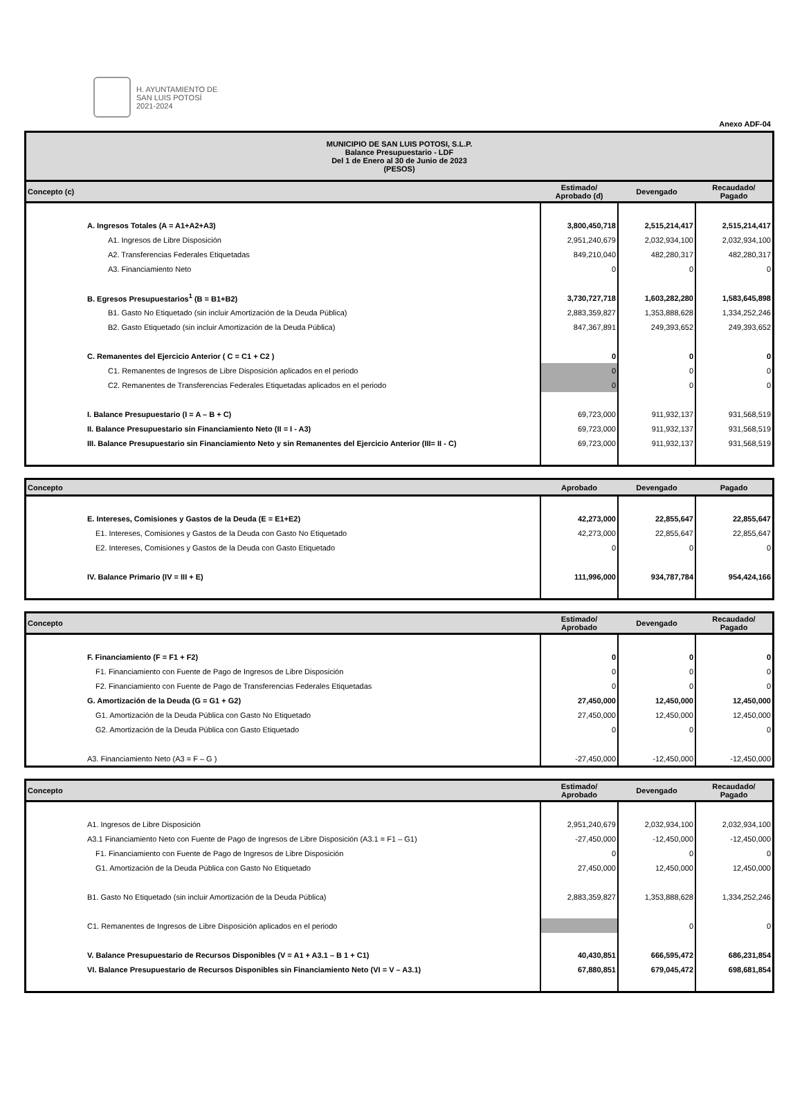H. AYUNTAMIENTO DE
SAN LUIS POTOSÍ
2021-2024
Anexo ADF-04
| MUNICIPIO DE SAN LUIS POTOSI, S.L.P. Balance Presupuestario - LDF Del 1 de Enero al 30 de Junio de 2023 (PESOS) | | | |
| --- | --- | --- | --- |
| Concepto (c) | Estimado/ Aprobado (d) | Devengado | Recaudado/ Pagado |
| A. Ingresos Totales (A = A1+A2+A3) | 3,800,450,718 | 2,515,214,417 | 2,515,214,417 |
| A1. Ingresos de Libre Disposición | 2,951,240,679 | 2,032,934,100 | 2,032,934,100 |
| A2. Transferencias Federales Etiquetadas | 849,210,040 | 482,280,317 | 482,280,317 |
| A3. Financiamiento Neto | 0 | 0 | 0 |
| B. Egresos Presupuestarios<sup>1</sup> (B = B1+B2) | 3,730,727,718 | 1,603,282,280 | 1,583,645,898 |
| B1. Gasto No Etiquetado (sin incluir Amortización de la Deuda Pública) | 2,883,359,827 | 1,353,888,628 | 1,334,252,246 |
| B2. Gasto Etiquetado (sin incluir Amortización de la Deuda Pública) | 847,367,891 | 249,393,652 | 249,393,652 |
| C. Remanentes del Ejercicio Anterior ( C = C1 + C2 ) | 0 | 0 | 0 |
| C1. Remanentes de Ingresos de Libre Disposición aplicados en el periodo | 0 | 0 | 0 |
| C2. Remanentes de Transferencias Federales Etiquetadas aplicados en el periodo | 0 | 0 | 0 |
| I. Balance Presupuestario (I = A – B + C) | 69,723,000 | 911,932,137 | 931,568,519 |
| II. Balance Presupuestario sin Financiamiento Neto (II = I - A3) | 69,723,000 | 911,932,137 | 931,568,519 |
| III. Balance Presupuestario sin Financiamiento Neto y sin Remanentes del Ejercicio Anterior (III= II - C) | 69,723,000 | 911,932,137 | 931,568,519 |
| Concepto | Aprobado | Devengado | Pagado |
| --- | --- | --- | --- |
| E. Intereses, Comisiones y Gastos de la Deuda (E = E1+E2) | 42,273,000 | 22,855,647 | 22,855,647 |
| E1. Intereses, Comisiones y Gastos de la Deuda con Gasto No Etiquetado | 42,273,000 | 22,855,647 | 22,855,647 |
| E2. Intereses, Comisiones y Gastos de la Deuda con Gasto Etiquetado | 0 | 0 | 0 |
| IV. Balance Primario (IV = III + E) | 111,996,000 | 934,787,784 | 954,424,166 |
| Concepto | Estimado/ Aprobado | Devengado | Recaudado/ Pagado |
| --- | --- | --- | --- |
| F. Financiamiento (F = F1 + F2) | 0 | 0 | 0 |
| F1. Financiamiento con Fuente de Pago de Ingresos de Libre Disposición | 0 | 0 | 0 |
| F2. Financiamiento con Fuente de Pago de Transferencias Federales Etiquetadas | 0 | 0 | 0 |
| G. Amortización de la Deuda (G = G1 + G2) | 27,450,000 | 12,450,000 | 12,450,000 |
| G1. Amortización de la Deuda Pública con Gasto No Etiquetado | 27,450,000 | 12,450,000 | 12,450,000 |
| G2. Amortización de la Deuda Pública con Gasto Etiquetado | 0 | 0 | 0 |
| A3. Financiamiento Neto (A3 = F – G ) | -27,450,000 | -12,450,000 | -12,450,000 |
| Concepto | Estimado/ Aprobado | Devengado | Recaudado/ Pagado |
| --- | --- | --- | --- |
| A1. Ingresos de Libre Disposición | 2,951,240,679 | 2,032,934,100 | 2,032,934,100 |
| A3.1 Financiamiento Neto con Fuente de Pago de Ingresos de Libre Disposición (A3.1 = F1 – G1) | -27,450,000 | -12,450,000 | -12,450,000 |
| F1. Financiamiento con Fuente de Pago de Ingresos de Libre Disposición | 0 | 0 | 0 |
| G1. Amortización de la Deuda Pública con Gasto No Etiquetado | 27,450,000 | 12,450,000 | 12,450,000 |
| B1. Gasto No Etiquetado (sin incluir Amortización de la Deuda Pública) | 2,883,359,827 | 1,353,888,628 | 1,334,252,246 |
| C1. Remanentes de Ingresos de Libre Disposición aplicados en el periodo | | 0 | 0 |
| V. Balance Presupuestario de Recursos Disponibles (V = A1 + A3.1 – B 1 + C1) | 40,430,851 | 666,595,472 | 686,231,854 |
| VI. Balance Presupuestario de Recursos Disponibles sin Financiamiento Neto (VI = V – A3.1) | 67,880,851 | 679,045,472 | 698,681,854 |